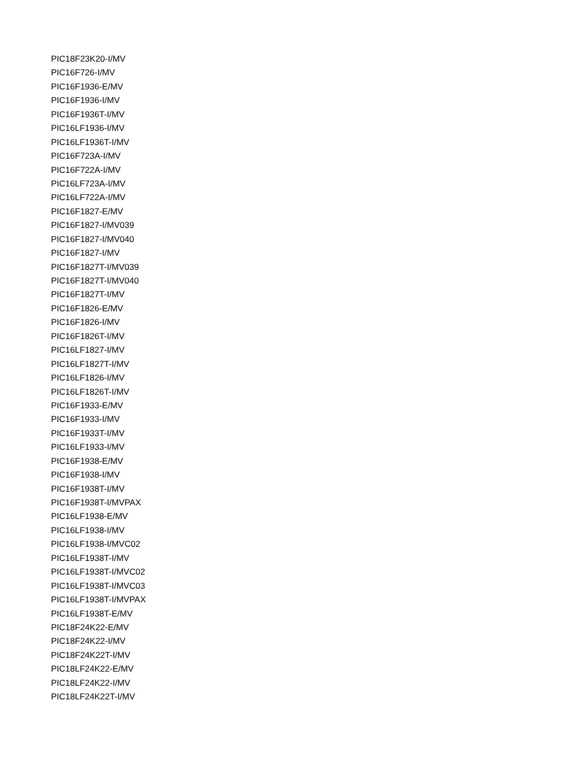PIC18F23K20-I/MV
PIC16F726-I/MV
PIC16F1936-E/MV
PIC16F1936-I/MV
PIC16F1936T-I/MV
PIC16LF1936-I/MV
PIC16LF1936T-I/MV
PIC16F723A-I/MV
PIC16F722A-I/MV
PIC16LF723A-I/MV
PIC16LF722A-I/MV
PIC16F1827-E/MV
PIC16F1827-I/MV039
PIC16F1827-I/MV040
PIC16F1827-I/MV
PIC16F1827T-I/MV039
PIC16F1827T-I/MV040
PIC16F1827T-I/MV
PIC16F1826-E/MV
PIC16F1826-I/MV
PIC16F1826T-I/MV
PIC16LF1827-I/MV
PIC16LF1827T-I/MV
PIC16LF1826-I/MV
PIC16LF1826T-I/MV
PIC16F1933-E/MV
PIC16F1933-I/MV
PIC16F1933T-I/MV
PIC16LF1933-I/MV
PIC16F1938-E/MV
PIC16F1938-I/MV
PIC16F1938T-I/MV
PIC16F1938T-I/MVPAX
PIC16LF1938-E/MV
PIC16LF1938-I/MV
PIC16LF1938-I/MVC02
PIC16LF1938T-I/MV
PIC16LF1938T-I/MVC02
PIC16LF1938T-I/MVC03
PIC16LF1938T-I/MVPAX
PIC16LF1938T-E/MV
PIC18F24K22-E/MV
PIC18F24K22-I/MV
PIC18F24K22T-I/MV
PIC18LF24K22-E/MV
PIC18LF24K22-I/MV
PIC18LF24K22T-I/MV